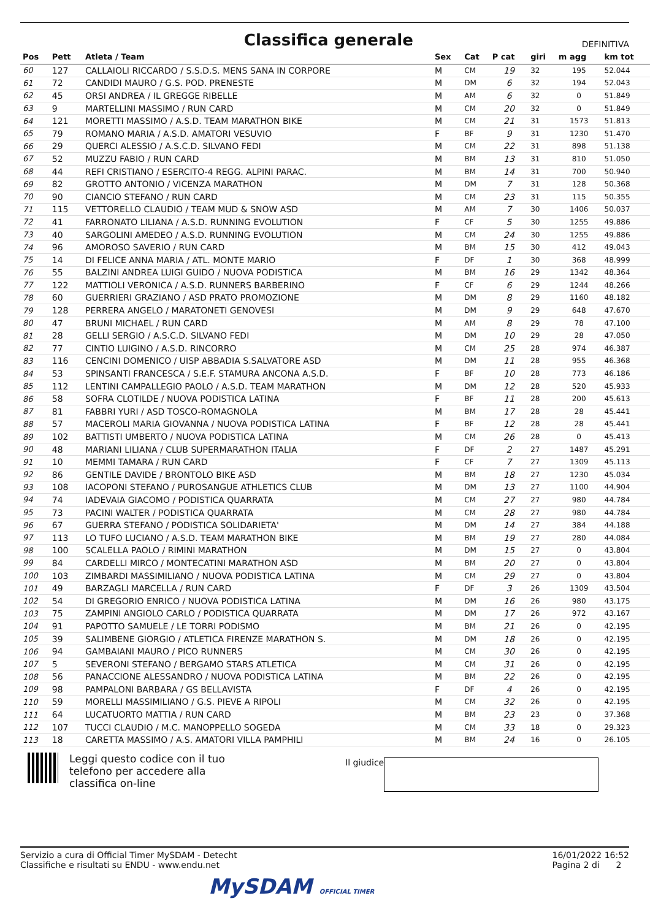Classifica generale
DEFINITIVA
| Pos | Pett | Atleta / Team | Sex | Cat | P cat | giri | m agg | km tot |
| --- | --- | --- | --- | --- | --- | --- | --- | --- |
| 60 | 127 | CALLAIOLI RICCARDO / S.S.D.S. MENS SANA IN CORPORE | M | CM | 19 | 32 | 195 | 52.044 |
| 61 | 72 | CANDIDI MAURO / G.S. POD. PRENESTE | M | DM | 6 | 32 | 194 | 52.043 |
| 62 | 45 | ORSI ANDREA / IL GREGGE RIBELLE | M | AM | 6 | 32 | 0 | 51.849 |
| 63 | 9 | MARTELLINI MASSIMO / RUN CARD | M | CM | 20 | 32 | 0 | 51.849 |
| 64 | 121 | MORETTI MASSIMO / A.S.D. TEAM MARATHON BIKE | M | CM | 21 | 31 | 1573 | 51.813 |
| 65 | 79 | ROMANO MARIA / A.S.D. AMATORI VESUVIO | F | BF | 9 | 31 | 1230 | 51.470 |
| 66 | 29 | QUERCI ALESSIO / A.S.C.D. SILVANO FEDI | M | CM | 22 | 31 | 898 | 51.138 |
| 67 | 52 | MUZZU FABIO / RUN CARD | M | BM | 13 | 31 | 810 | 51.050 |
| 68 | 44 | REFI CRISTIANO / ESERCITO-4 REGG. ALPINI PARAC. | M | BM | 14 | 31 | 700 | 50.940 |
| 69 | 82 | GROTTO ANTONIO / VICENZA MARATHON | M | DM | 7 | 31 | 128 | 50.368 |
| 70 | 90 | CIANCIO STEFANO / RUN CARD | M | CM | 23 | 31 | 115 | 50.355 |
| 71 | 115 | VETTORELLO CLAUDIO / TEAM MUD & SNOW ASD | M | AM | 7 | 30 | 1406 | 50.037 |
| 72 | 41 | FARRONATO LILIANA / A.S.D. RUNNING EVOLUTION | F | CF | 5 | 30 | 1255 | 49.886 |
| 73 | 40 | SARGOLINI AMEDEO / A.S.D. RUNNING EVOLUTION | M | CM | 24 | 30 | 1255 | 49.886 |
| 74 | 96 | AMOROSO SAVERIO / RUN CARD | M | BM | 15 | 30 | 412 | 49.043 |
| 75 | 14 | DI FELICE ANNA MARIA / ATL. MONTE MARIO | F | DF | 1 | 30 | 368 | 48.999 |
| 76 | 55 | BALZINI ANDREA LUIGI GUIDO / NUOVA PODISTICA | M | BM | 16 | 29 | 1342 | 48.364 |
| 77 | 122 | MATTIOLI VERONICA / A.S.D. RUNNERS BARBERINO | F | CF | 6 | 29 | 1244 | 48.266 |
| 78 | 60 | GUERRIERI GRAZIANO / ASD PRATO PROMOZIONE | M | DM | 8 | 29 | 1160 | 48.182 |
| 79 | 128 | PERRERA ANGELO / MARATONETI GENOVESI | M | DM | 9 | 29 | 648 | 47.670 |
| 80 | 47 | BRUNI MICHAEL / RUN CARD | M | AM | 8 | 29 | 78 | 47.100 |
| 81 | 28 | GELLI SERGIO / A.S.C.D. SILVANO FEDI | M | DM | 10 | 29 | 28 | 47.050 |
| 82 | 77 | CINTIO LUIGINO / A.S.D. RINCORRO | M | CM | 25 | 28 | 974 | 46.387 |
| 83 | 116 | CENCINI DOMENICO / UISP ABBADIA S.SALVATORE ASD | M | DM | 11 | 28 | 955 | 46.368 |
| 84 | 53 | SPINSANTI FRANCESCA / S.E.F. STAMURA ANCONA A.S.D. | F | BF | 10 | 28 | 773 | 46.186 |
| 85 | 112 | LENTINI CAMPALLEGIO PAOLO / A.S.D. TEAM MARATHON | M | DM | 12 | 28 | 520 | 45.933 |
| 86 | 58 | SOFRA CLOTILDE / NUOVA PODISTICA LATINA | F | BF | 11 | 28 | 200 | 45.613 |
| 87 | 81 | FABBRI YURI / ASD TOSCO-ROMAGNOLA | M | BM | 17 | 28 | 28 | 45.441 |
| 88 | 57 | MACEROLI MARIA GIOVANNA / NUOVA PODISTICA LATINA | F | BF | 12 | 28 | 28 | 45.441 |
| 89 | 102 | BATTISTI UMBERTO / NUOVA PODISTICA LATINA | M | CM | 26 | 28 | 0 | 45.413 |
| 90 | 48 | MARIANI LILIANA / CLUB SUPERMARATHON ITALIA | F | DF | 2 | 27 | 1487 | 45.291 |
| 91 | 10 | MEMMI TAMARA / RUN CARD | F | CF | 7 | 27 | 1309 | 45.113 |
| 92 | 86 | GENTILE DAVIDE / BRONTOLO BIKE ASD | M | BM | 18 | 27 | 1230 | 45.034 |
| 93 | 108 | IACOPONI STEFANO / PUROSANGUE ATHLETICS CLUB | M | DM | 13 | 27 | 1100 | 44.904 |
| 94 | 74 | IADEVAIA GIACOMO / PODISTICA QUARRATA | M | CM | 27 | 27 | 980 | 44.784 |
| 95 | 73 | PACINI WALTER / PODISTICA QUARRATA | M | CM | 28 | 27 | 980 | 44.784 |
| 96 | 67 | GUERRA STEFANO / PODISTICA SOLIDARIETA' | M | DM | 14 | 27 | 384 | 44.188 |
| 97 | 113 | LO TUFO LUCIANO / A.S.D. TEAM MARATHON BIKE | M | BM | 19 | 27 | 280 | 44.084 |
| 98 | 100 | SCALELLA PAOLO / RIMINI MARATHON | M | DM | 15 | 27 | 0 | 43.804 |
| 99 | 84 | CARDELLI MIRCO / MONTECATINI MARATHON ASD | M | BM | 20 | 27 | 0 | 43.804 |
| 100 | 103 | ZIMBARDI MASSIMILIANO / NUOVA PODISTICA LATINA | M | CM | 29 | 27 | 0 | 43.804 |
| 101 | 49 | BARZAGLI MARCELLA / RUN CARD | F | DF | 3 | 26 | 1309 | 43.504 |
| 102 | 54 | DI GREGORIO ENRICO / NUOVA PODISTICA LATINA | M | DM | 16 | 26 | 980 | 43.175 |
| 103 | 75 | ZAMPINI ANGIOLO CARLO / PODISTICA QUARRATA | M | DM | 17 | 26 | 972 | 43.167 |
| 104 | 91 | PAPOTTO SAMUELE / LE TORRI PODISMO | M | BM | 21 | 26 | 0 | 42.195 |
| 105 | 39 | SALIMBENE GIORGIO / ATLETICA FIRENZE MARATHON S. | M | DM | 18 | 26 | 0 | 42.195 |
| 106 | 94 | GAMBAIANI MAURO / PICO RUNNERS | M | CM | 30 | 26 | 0 | 42.195 |
| 107 | 5 | SEVERONI STEFANO / BERGAMO STARS ATLETICA | M | CM | 31 | 26 | 0 | 42.195 |
| 108 | 56 | PANACCIONE ALESSANDRO / NUOVA PODISTICA LATINA | M | BM | 22 | 26 | 0 | 42.195 |
| 109 | 98 | PAMPALONI BARBARA / GS BELLAVISTA | F | DF | 4 | 26 | 0 | 42.195 |
| 110 | 59 | MORELLI MASSIMILIANO / G.S. PIEVE A RIPOLI | M | CM | 32 | 26 | 0 | 42.195 |
| 111 | 64 | LUCATUORTO MATTIA / RUN CARD | M | BM | 23 | 23 | 0 | 37.368 |
| 112 | 107 | TUCCI CLAUDIO / M.C. MANOPPELLO SOGEDA | M | CM | 33 | 18 | 0 | 29.323 |
| 113 | 18 | CARETTA MASSIMO / A.S. AMATORI VILLA PAMPHILI | M | BM | 24 | 16 | 0 | 26.105 |
Leggi questo codice con il tuo telefono per accedere alla classifica on-line
Il giudice
Servizio a cura di Official Timer MySDAM - Detecht
Classifiche e risultati su ENDU - www.endu.net
16/01/2022 16:52
Pagina 2 di 2
MySDAM OFFICIAL TIMER